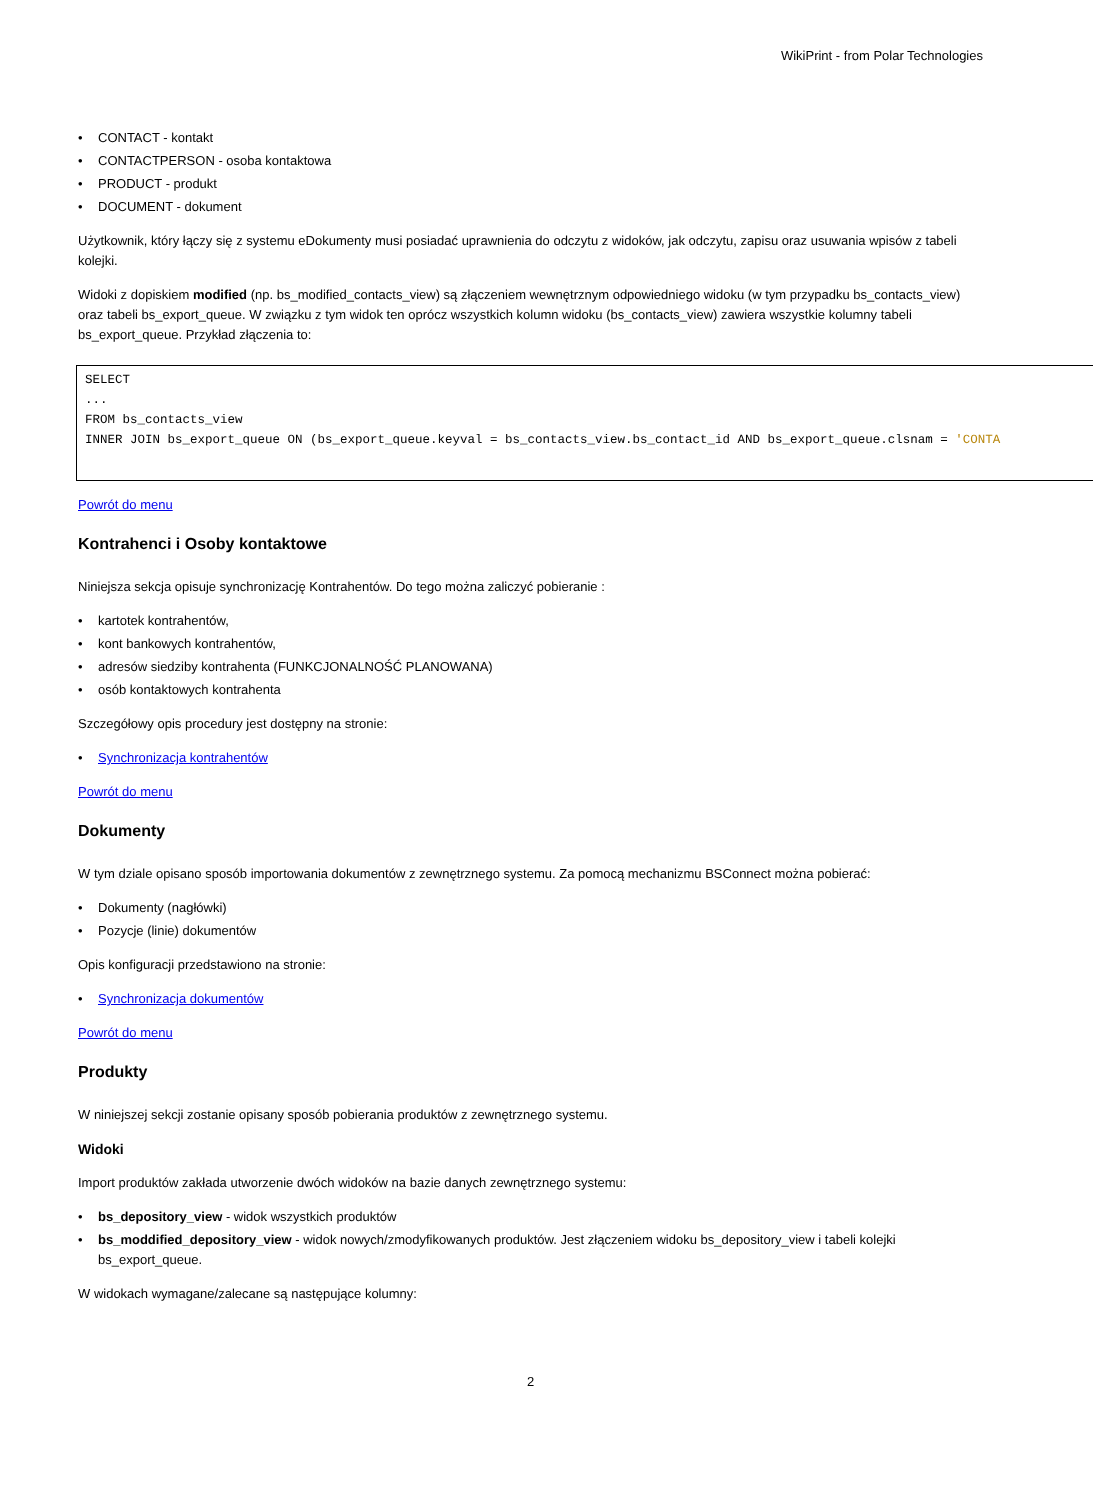WikiPrint - from Polar Technologies
CONTACT - kontakt
CONTACTPERSON - osoba kontaktowa
PRODUCT - produkt
DOCUMENT - dokument
Użytkownik, który łączy się z systemu eDokumenty musi posiadać uprawnienia do odczytu z widoków, jak odczytu, zapisu oraz usuwania wpisów z tabeli kolejki.
Widoki z dopiskiem modified (np. bs_modified_contacts_view) są złączeniem wewnętrznym odpowiedniego widoku (w tym przypadku bs_contacts_view) oraz tabeli bs_export_queue. W związku z tym widok ten oprócz wszystkich kolumn widoku (bs_contacts_view) zawiera wszystkie kolumny tabeli bs_export_queue. Przykład złączenia to:
SELECT
...
FROM bs_contacts_view
INNER JOIN bs_export_queue ON (bs_export_queue.keyval = bs_contacts_view.bs_contact_id AND bs_export_queue.clsnam = 'CONTA
Powrót do menu
Kontrahenci i Osoby kontaktowe
Niniejsza sekcja opisuje synchronizację Kontrahentów. Do tego można zaliczyć pobieranie :
kartotek kontrahentów,
kont bankowych kontrahentów,
adresów siedziby kontrahenta (FUNKCJONALNOŚĆ PLANOWANA)
osób kontaktowych kontrahenta
Szczegółowy opis procedury jest dostępny na stronie:
Synchronizacja kontrahentów
Powrót do menu
Dokumenty
W tym dziale opisano sposób importowania dokumentów z zewnętrznego systemu. Za pomocą mechanizmu BSConnect można pobierać:
Dokumenty (nagłówki)
Pozycje (linie) dokumentów
Opis konfiguracji przedstawiono na stronie:
Synchronizacja dokumentów
Powrót do menu
Produkty
W niniejszej sekcji zostanie opisany sposób pobierania produktów z zewnętrznego systemu.
Widoki
Import produktów zakłada utworzenie dwóch widoków na bazie danych zewnętrznego systemu:
bs_depository_view - widok wszystkich produktów
bs_moddified_depository_view - widok nowych/zmodyfikowanych produktów. Jest złączeniem widoku bs_depository_view i tabeli kolejki bs_export_queue.
W widokach wymagane/zalecane są następujące kolumny:
2